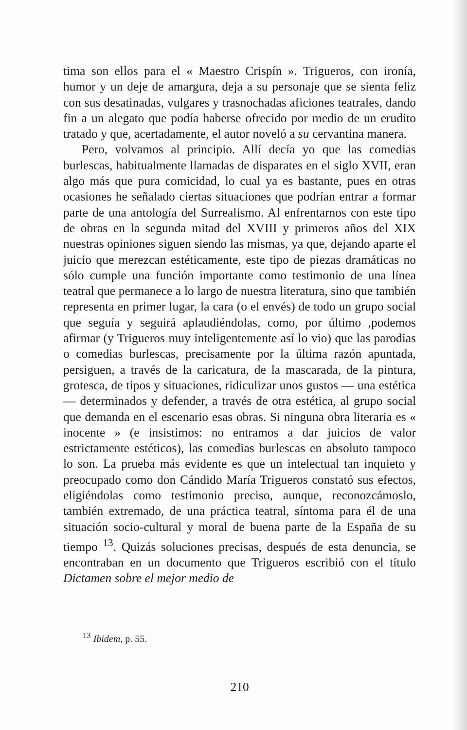tima son ellos para el « Maestro Crispín ». Trigueros, con ironía, humor y un deje de amargura, deja a su personaje que se sienta feliz con sus desatinadas, vulgares y trasnochadas aficiones teatrales, dando fin a un alegato que podía haberse ofrecido por medio de un erudito tratado y que, acertadamente, el autor noveló a su cervantina manera.
Pero, volvamos al principio. Allí decía yo que las comedias burlescas, habitualmente llamadas de disparates en el siglo XVII, eran algo más que pura comicidad, lo cual ya es bastante, pues en otras ocasiones he señalado ciertas situaciones que podrían entrar a formar parte de una antología del Surrealismo. Al enfrentarnos con este tipo de obras en la segunda mitad del XVIII y primeros años del XIX nuestras opiniones siguen siendo las mismas, ya que, dejando aparte el juicio que merezcan estéticamente, este tipo de piezas dramáticas no sólo cumple una función importante como testimonio de una línea teatral que permanece a lo largo de nuestra literatura, sino que también representa en primer lugar, la cara (o el envés) de todo un grupo social que seguía y seguirá aplaudiéndolas, como, por último ,podemos afirmar (y Trigueros muy inteligentemente así lo vio) que las parodias o comedias burlescas, precisamente por la última razón apuntada, persiguen, a través de la caricatura, de la mascarada, de la pintura, grotesca, de tipos y situaciones, ridiculizar unos gustos — una estética — determinados y defender, a través de otra estética, al grupo social que demanda en el escenario esas obras. Si ninguna obra literaria es « inocente » (e insistimos: no entramos a dar juicios de valor estrictamente estéticos), las comedias burlescas en absoluto tampoco lo son. La prueba más evidente es que un intelectual tan inquieto y preocupado como don Cándido María Trigueros constató sus efectos, eligiéndolas como testimonio preciso, aunque, reconozcámoslo, también extremado, de una práctica teatral, síntoma para él de una situación socio-cultural y moral de buena parte de la España de su tiempo <sup>13</sup>. Quizás soluciones precisas, después de esta denuncia, se encontraban en un documento que Trigueros escribió con el título Dictamen sobre el mejor medio de
<sup>13</sup> Ibidem, p. 55.
210